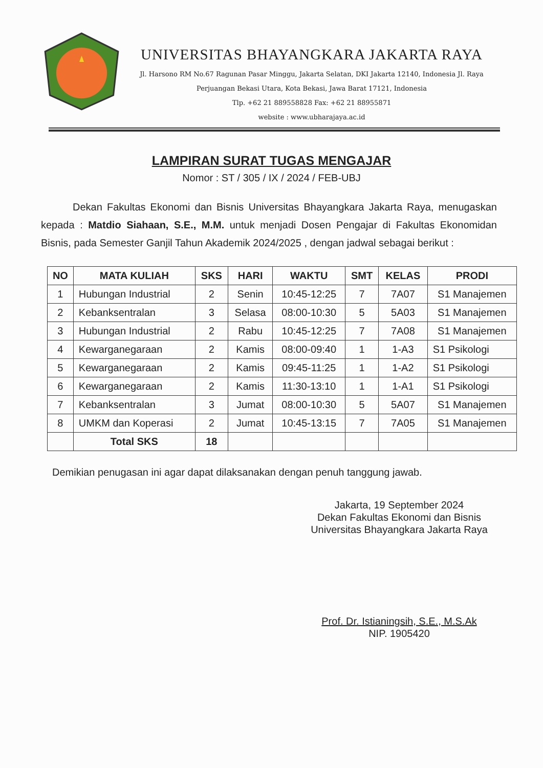UNIVERSITAS BHAYANGKARA JAKARTA RAYA
Jl. Harsono RM No.67 Ragunan Pasar Minggu, Jakarta Selatan, DKI Jakarta 12140, Indonesia Jl. Raya Perjuangan Bekasi Utara, Kota Bekasi, Jawa Barat 17121, Indonesia
Tlp. +62 21 889558828 Fax: +62 21 88955871
website : www.ubharajaya.ac.id
LAMPIRAN SURAT TUGAS MENGAJAR
Nomor : ST / 305 / IX / 2024 / FEB-UBJ
Dekan Fakultas Ekonomi dan Bisnis Universitas Bhayangkara Jakarta Raya, menugaskan kepada : Matdio Siahaan, S.E., M.M. untuk menjadi Dosen Pengajar di Fakultas Ekonomidan Bisnis, pada Semester Ganjil Tahun Akademik 2024/2025 , dengan jadwal sebagai berikut :
| NO | MATA KULIAH | SKS | HARI | WAKTU | SMT | KELAS | PRODI |
| --- | --- | --- | --- | --- | --- | --- | --- |
| 1 | Hubungan Industrial | 2 | Senin | 10:45-12:25 | 7 | 7A07 | S1 Manajemen |
| 2 | Kebanksentralan | 3 | Selasa | 08:00-10:30 | 5 | 5A03 | S1 Manajemen |
| 3 | Hubungan Industrial | 2 | Rabu | 10:45-12:25 | 7 | 7A08 | S1 Manajemen |
| 4 | Kewarganegaraan | 2 | Kamis | 08:00-09:40 | 1 | 1-A3 | S1 Psikologi |
| 5 | Kewarganegaraan | 2 | Kamis | 09:45-11:25 | 1 | 1-A2 | S1 Psikologi |
| 6 | Kewarganegaraan | 2 | Kamis | 11:30-13:10 | 1 | 1-A1 | S1 Psikologi |
| 7 | Kebanksentralan | 3 | Jumat | 08:00-10:30 | 5 | 5A07 | S1 Manajemen |
| 8 | UMKM dan Koperasi | 2 | Jumat | 10:45-13:15 | 7 | 7A05 | S1 Manajemen |
| | Total SKS | 18 | | | | | |
Demikian penugasan ini agar dapat dilaksanakan dengan penuh tanggung jawab.
Jakarta, 19 September 2024
Dekan Fakultas Ekonomi dan Bisnis
Universitas Bhayangkara Jakarta Raya
Prof. Dr. Istianingsih, S.E., M.S.Ak
NIP. 1905420